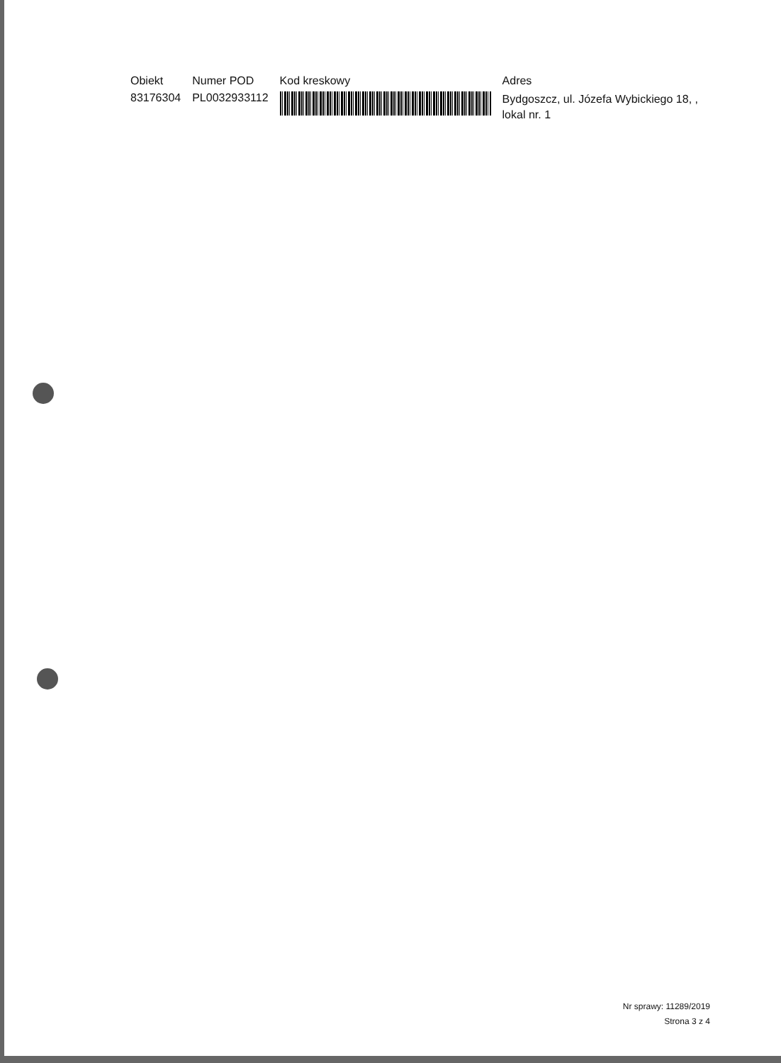| Obiekt | Numer POD | Kod kreskowy | Adres |
| --- | --- | --- | --- |
| 83176304 | PL0032933112 | | Bydgoszcz, ul. Józefa Wybickiego 18, , lokal nr. 1 |
Nr sprawy: 11289/2019
Strona 3 z 4